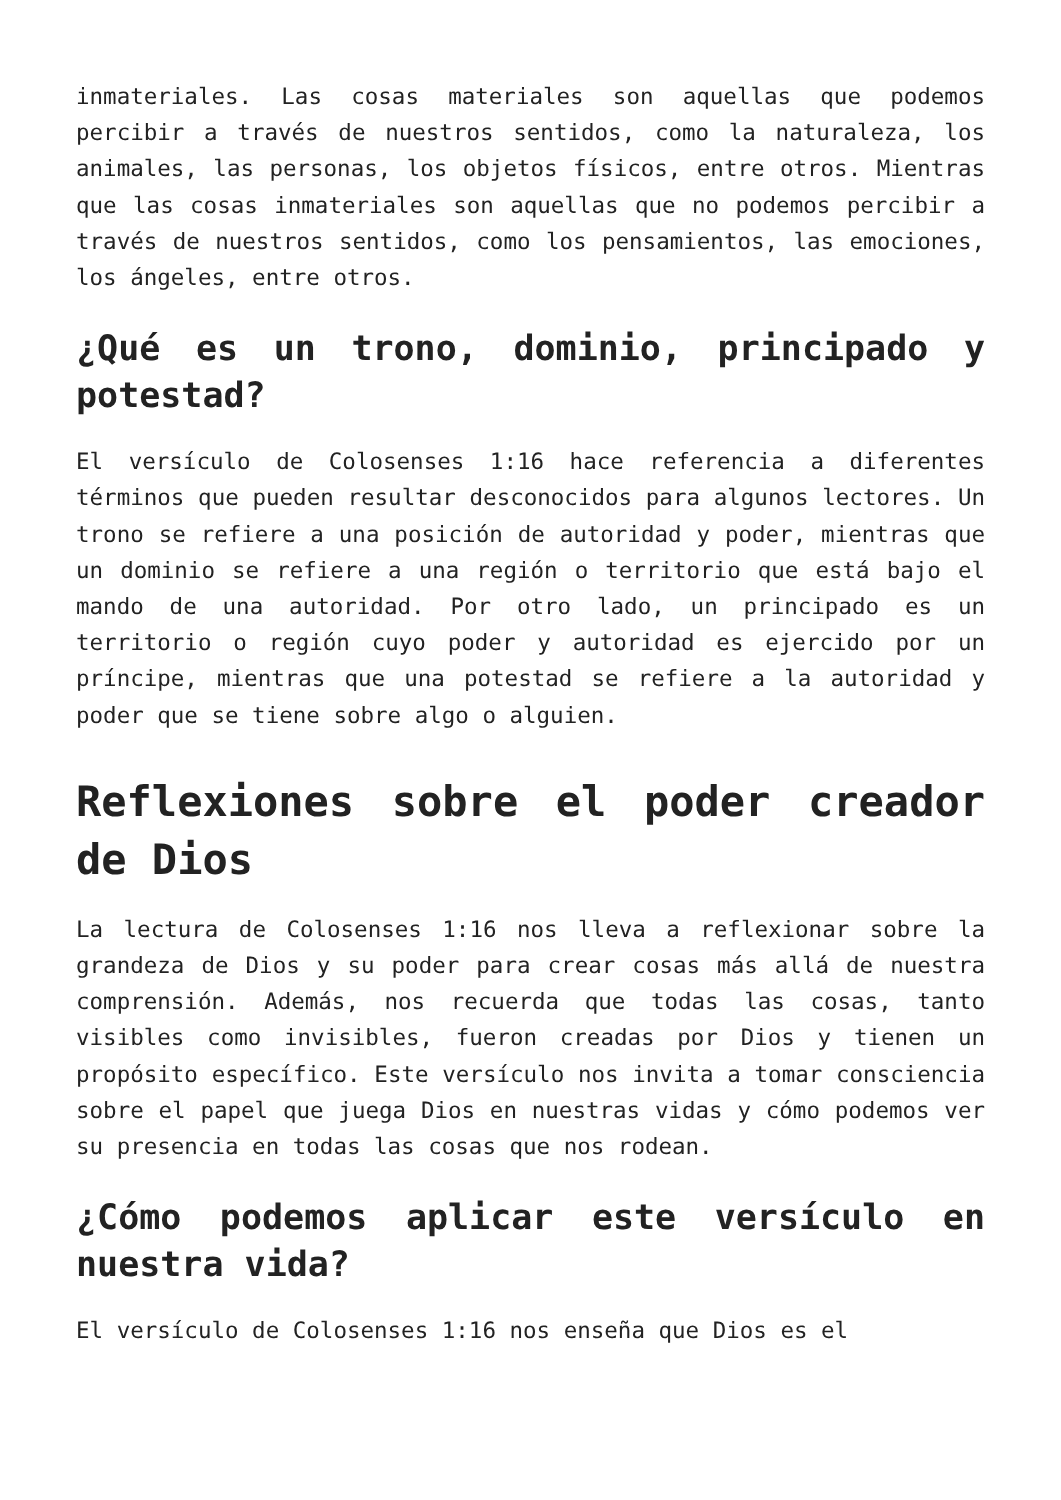inmateriales. Las cosas materiales son aquellas que podemos percibir a través de nuestros sentidos, como la naturaleza, los animales, las personas, los objetos físicos, entre otros. Mientras que las cosas inmateriales son aquellas que no podemos percibir a través de nuestros sentidos, como los pensamientos, las emociones, los ángeles, entre otros.
¿Qué es un trono, dominio, principado y potestad?
El versículo de Colosenses 1:16 hace referencia a diferentes términos que pueden resultar desconocidos para algunos lectores. Un trono se refiere a una posición de autoridad y poder, mientras que un dominio se refiere a una región o territorio que está bajo el mando de una autoridad. Por otro lado, un principado es un territorio o región cuyo poder y autoridad es ejercido por un príncipe, mientras que una potestad se refiere a la autoridad y poder que se tiene sobre algo o alguien.
Reflexiones sobre el poder creador de Dios
La lectura de Colosenses 1:16 nos lleva a reflexionar sobre la grandeza de Dios y su poder para crear cosas más allá de nuestra comprensión. Además, nos recuerda que todas las cosas, tanto visibles como invisibles, fueron creadas por Dios y tienen un propósito específico. Este versículo nos invita a tomar consciencia sobre el papel que juega Dios en nuestras vidas y cómo podemos ver su presencia en todas las cosas que nos rodean.
¿Cómo podemos aplicar este versículo en nuestra vida?
El versículo de Colosenses 1:16 nos enseña que Dios es el